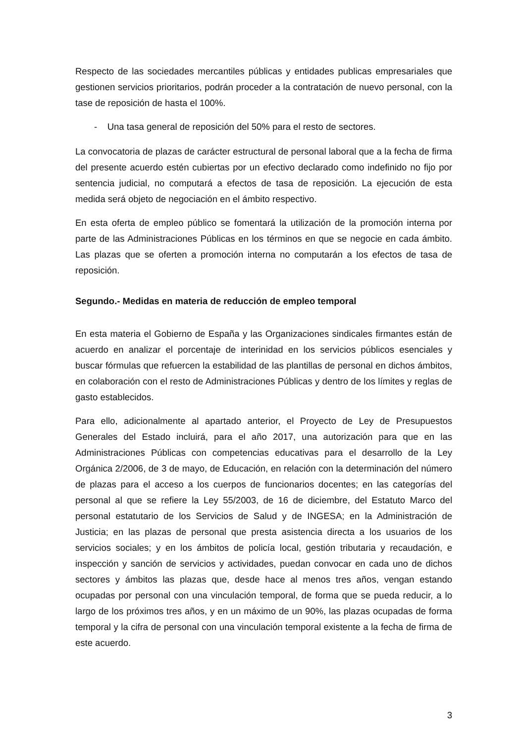Respecto de las sociedades mercantiles públicas y entidades publicas empresariales que gestionen servicios prioritarios, podrán proceder a la contratación de nuevo personal, con la tase de reposición de hasta el 100%.
- Una tasa general de reposición del 50% para el resto de sectores.
La convocatoria de plazas de carácter estructural de personal laboral que a la fecha de firma del presente acuerdo estén cubiertas por un efectivo declarado como indefinido no fijo por sentencia judicial, no computará a efectos de tasa de reposición. La ejecución de esta medida será objeto de negociación en el ámbito respectivo.
En esta oferta de empleo público se fomentará la utilización de la promoción interna por parte de las Administraciones Públicas en los términos en que se negocie en cada ámbito. Las plazas que se oferten a promoción interna no computarán a los efectos de tasa de reposición.
Segundo.- Medidas en materia de reducción de empleo temporal
En esta materia el Gobierno de España y las Organizaciones sindicales firmantes están de acuerdo en analizar el porcentaje de interinidad en los servicios públicos esenciales y buscar fórmulas que refuercen la estabilidad de las plantillas de personal en dichos ámbitos, en colaboración con el resto de Administraciones Públicas y dentro de los límites y reglas de gasto establecidos.
Para ello, adicionalmente al apartado anterior, el Proyecto de Ley de Presupuestos Generales del Estado incluirá, para el año 2017, una autorización para que en las Administraciones Públicas con competencias educativas para el desarrollo de la Ley Orgánica 2/2006, de 3 de mayo, de Educación, en relación con la determinación del número de plazas para el acceso a los cuerpos de funcionarios docentes; en las categorías del personal al que se refiere la Ley 55/2003, de 16 de diciembre, del Estatuto Marco del personal estatutario de los Servicios de Salud y de INGESA; en la Administración de Justicia; en las plazas de personal que presta asistencia directa a los usuarios de los servicios sociales; y en los ámbitos de policía local, gestión tributaria y recaudación, e inspección y sanción de servicios y actividades, puedan convocar en cada uno de dichos sectores y ámbitos las plazas que, desde hace al menos tres años, vengan estando ocupadas por personal con una vinculación temporal, de forma que se pueda reducir, a lo largo de los próximos tres años, y en un máximo de un 90%, las plazas ocupadas de forma temporal y la cifra de personal con una vinculación temporal existente a la fecha de firma de este acuerdo.
3